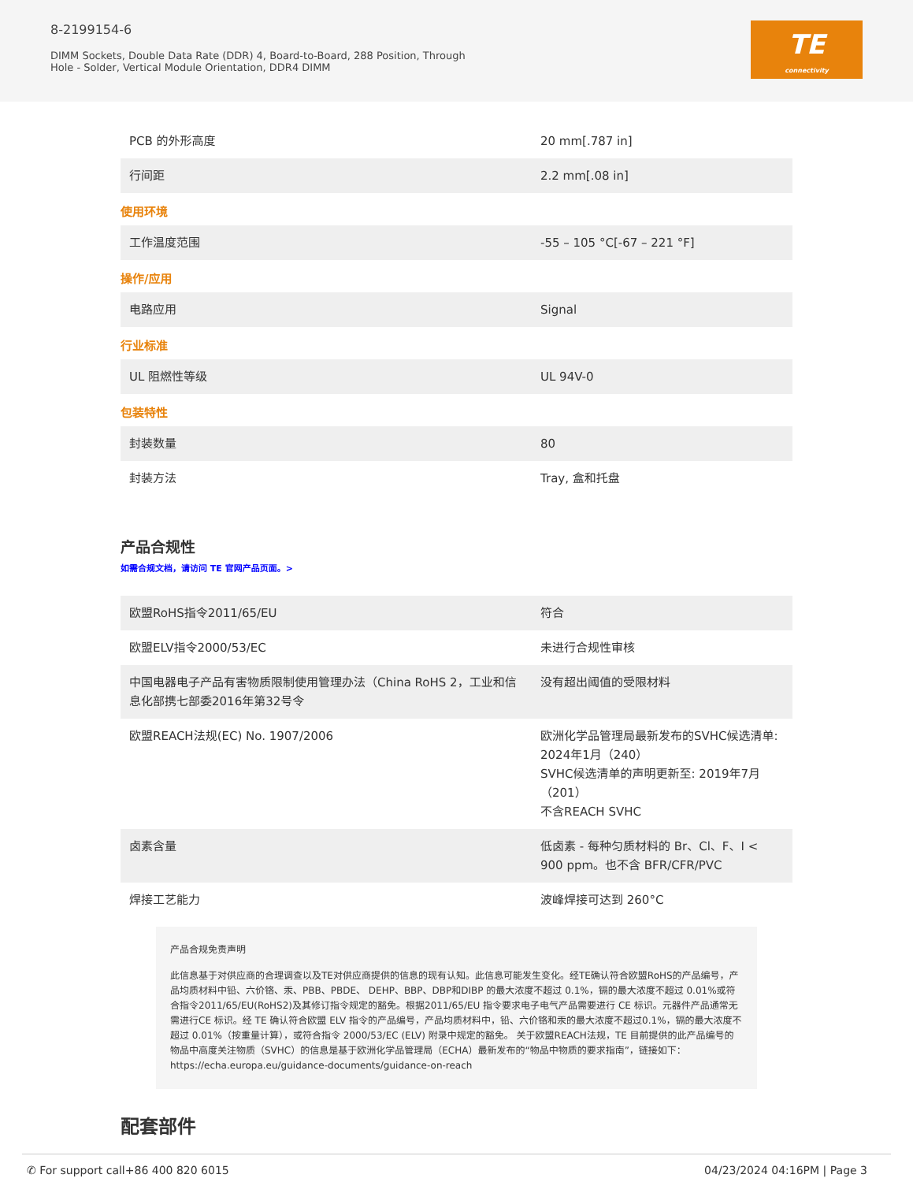8-2199154-6
DIMM Sockets, Double Data Rate (DDR) 4, Board-to-Board, 288 Position, Through
Hole - Solder, Vertical Module Orientation, DDR4 DIMM
TE
connectivity
| PCB 的外形高度 | 20 mm[.787 in] |
| 行间距 | 2.2 mm[.08 in] |
使用环境
| 工作温度范围 | -55 – 105 °C[-67 – 221 °F] |
操作/应用
| 电路应用 | Signal |
行业标准
| UL 阻燃性等级 | UL 94V-0 |
包装特性
| 封装数量 | 80 |
| 封装方法 | Tray, 盒和托盘 |
产品合规性
如需合规文档，请访问 TE 官网产品页面。>
| 欧盟RoHS指令2011/65/EU | 符合 |
| 欧盟ELV指令2000/53/EC | 未进行合规性审核 |
| 中国电器电子产品有害物质限制使用管理办法（China RoHS 2，工业和信息化部携七部委2016年第32号令 | 没有超出阈值的受限材料 |
| 欧盟REACH法规(EC) No. 1907/2006 | 欧洲化学品管理局最新发布的SVHC候选清单: 2024年1月（240） SVHC候选清单的声明更新至: 2019年7月（201） 不含REACH SVHC |
| 卤素含量 | 低卤素 - 每种匀质材料的 Br、Cl、F、I < 900 ppm。也不含 BFR/CFR/PVC |
| 焊接工艺能力 | 波峰焊接可达到 260°C |
产品合规免责声明
此信息基于对供应商的合理调查以及TE对供应商提供的信息的现有认知。此信息可能发生变化。经TE确认符合欧盟RoHS的产品编号，产品均质材料中铅、六价铬、汞、PBB、PBDE、 DEHP、BBP、DBP和DIBP 的最大浓度不超过 0.1%，镉的最大浓度不超过 0.01%或符合指令2011/65/EU(RoHS2)及其修订指令规定的豁免。根据2011/65/EU 指令要求电子电气产品需要进行 CE 标识。元器件产品通常无需进行CE 标识。经 TE 确认符合欧盟 ELV 指令的产品编号，产品均质材料中，铅、六价铬和汞的最大浓度不超过0.1%，镉的最大浓度不超过 0.01%（按重量计算），或符合指令 2000/53/EC (ELV) 附录中规定的豁免。 关于欧盟REACH法规，TE 目前提供的此产品编号的物品中高度关注物质（SVHC）的信息是基于欧洲化学品管理局（ECHA）最新发布的“物品中物质的要求指南”，链接如下：https://echa.europa.eu/guidance-documents/guidance-on-reach
配套部件
✆ For support call+86 400 820 6015 04/23/2024 04:16PM | Page 3